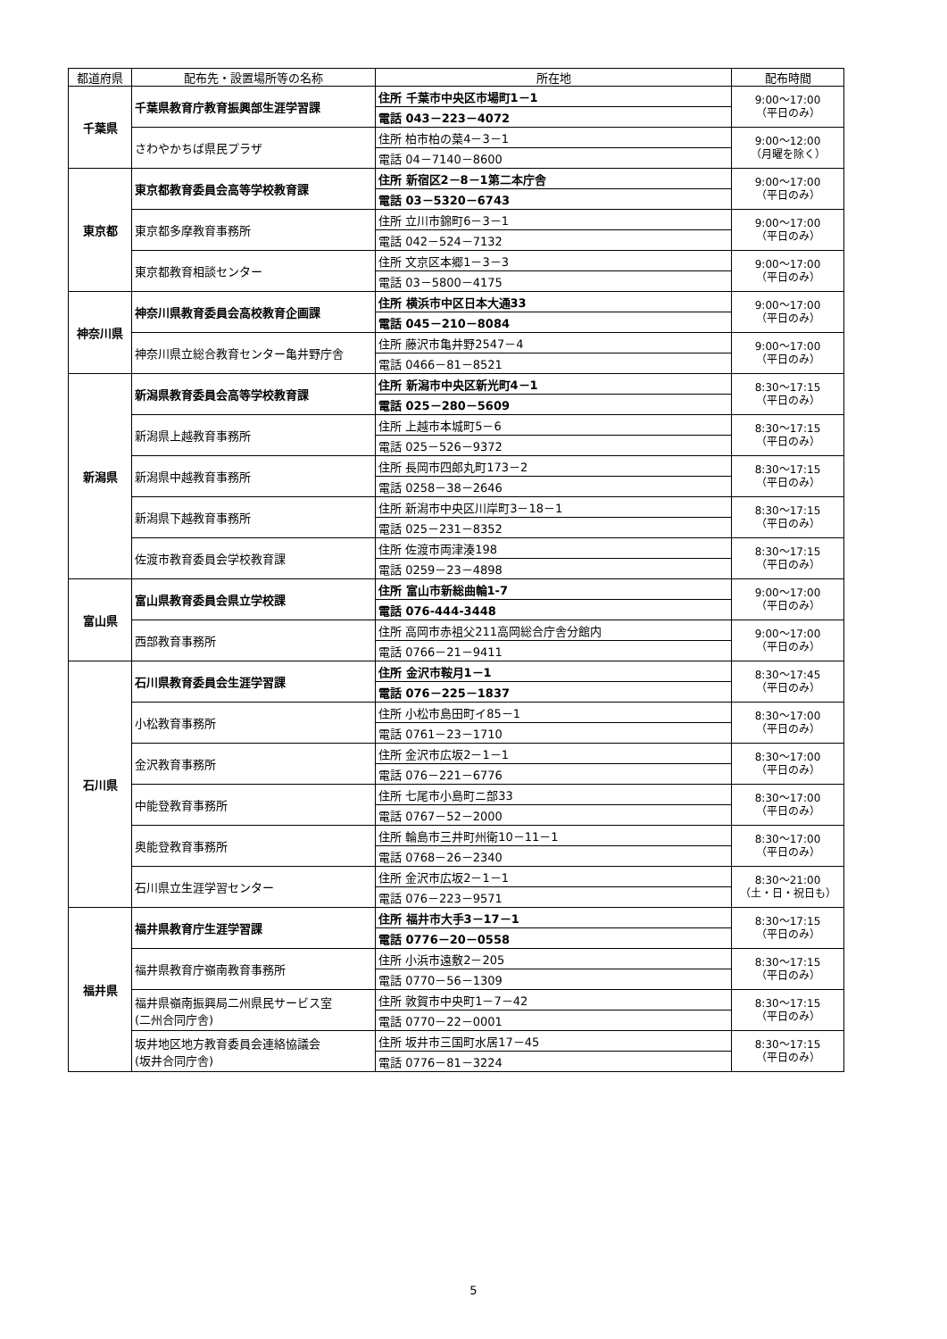| 都道府県 | 配布先・設置場所等の名称 | 所在地 | 配布時間 |
| --- | --- | --- | --- |
| 千葉県 | 千葉県教育庁教育振興部生涯学習課 | 住所 千葉市中央区市場町1－1 | 9:00～17:00 （平日のみ） |
| | | 電話 043－223－4072 | |
| | さわやかちば県民プラザ | 住所 柏市柏の葉4－3－1 | 9:00～12:00 （月曜を除く） |
| | | 電話 04－7140－8600 | |
| 東京都 | 東京都教育委員会高等学校教育課 | 住所 新宿区2－8－1第二本庁舎 | 9:00～17:00 （平日のみ） |
| | | 電話 03－5320－6743 | |
| | 東京都多摩教育事務所 | 住所 立川市錦町6－3－1 | 9:00～17:00 （平日のみ） |
| | | 電話 042－524－7132 | |
| | 東京都教育相談センター | 住所 文京区本郷1－3－3 | 9:00～17:00 （平日のみ） |
| | | 電話 03－5800－4175 | |
| 神奈川県 | 神奈川県教育委員会高校教育企画課 | 住所 横浜市中区日本大通33 | 9:00～17:00 （平日のみ） |
| | | 電話 045－210－8084 | |
| | 神奈川県立総合教育センター亀井野庁舎 | 住所 藤沢市亀井野2547－4 | 9:00～17:00 （平日のみ） |
| | | 電話 0466－81－8521 | |
| 新潟県 | 新潟県教育委員会高等学校教育課 | 住所 新潟市中央区新光町4－1 | 8:30～17:15 （平日のみ） |
| | | 電話 025－280－5609 | |
| | 新潟県上越教育事務所 | 住所 上越市本城町5－6 | 8:30～17:15 （平日のみ） |
| | | 電話 025－526－9372 | |
| | 新潟県中越教育事務所 | 住所 長岡市四郎丸町173－2 | 8:30～17:15 （平日のみ） |
| | | 電話 0258－38－2646 | |
| | 新潟県下越教育事務所 | 住所 新潟市中央区川岸町3－18－1 | 8:30～17:15 （平日のみ） |
| | | 電話 025－231－8352 | |
| | 佐渡市教育委員会学校教育課 | 住所 佐渡市両津湊198 | 8:30～17:15 （平日のみ） |
| | | 電話 0259－23－4898 | |
| 富山県 | 富山県教育委員会県立学校課 | 住所 富山市新総曲輪1-7 | 9:00～17:00 （平日のみ） |
| | | 電話 076-444-3448 | |
| | 西部教育事務所 | 住所 高岡市赤祖父211高岡総合庁舎分館内 | 9:00～17:00 （平日のみ） |
| | | 電話 0766－21－9411 | |
| 石川県 | 石川県教育委員会生涯学習課 | 住所 金沢市鞍月1－1 | 8:30～17:45 （平日のみ） |
| | | 電話 076－225－1837 | |
| | 小松教育事務所 | 住所 小松市島田町イ85－1 | 8:30～17:00 （平日のみ） |
| | | 電話 0761－23－1710 | |
| | 金沢教育事務所 | 住所 金沢市広坂2－1－1 | 8:30～17:00 （平日のみ） |
| | | 電話 076－221－6776 | |
| | 中能登教育事務所 | 住所 七尾市小島町ニ部33 | 8:30～17:00 （平日のみ） |
| | | 電話 0767－52－2000 | |
| | 奥能登教育事務所 | 住所 輪島市三井町州衛10－11－1 | 8:30～17:00 （平日のみ） |
| | | 電話 0768－26－2340 | |
| | 石川県立生涯学習センター | 住所 金沢市広坂2－1－1 | 8:30～21:00 （土・日・祝日も） |
| | | 電話 076－223－9571 | |
| 福井県 | 福井県教育庁生涯学習課 | 住所 福井市大手3－17－1 | 8:30～17:15 （平日のみ） |
| | | 電話 0776－20－0558 | |
| | 福井県教育庁嶺南教育事務所 | 住所 小浜市遠敷2－205 | 8:30～17:15 （平日のみ） |
| | | 電話 0770－56－1309 | |
| | 福井県嶺南振興局二州県民サービス室 (二州合同庁舎) | 住所 敦賀市中央町1－7－42 | 8:30～17:15 （平日のみ） |
| | | 電話 0770－22－0001 | |
| | 坂井地区地方教育委員会連絡協議会 (坂井合同庁舎) | 住所 坂井市三国町水居17－45 | 8:30～17:15 （平日のみ） |
| | | 電話 0776－81－3224 | |
5